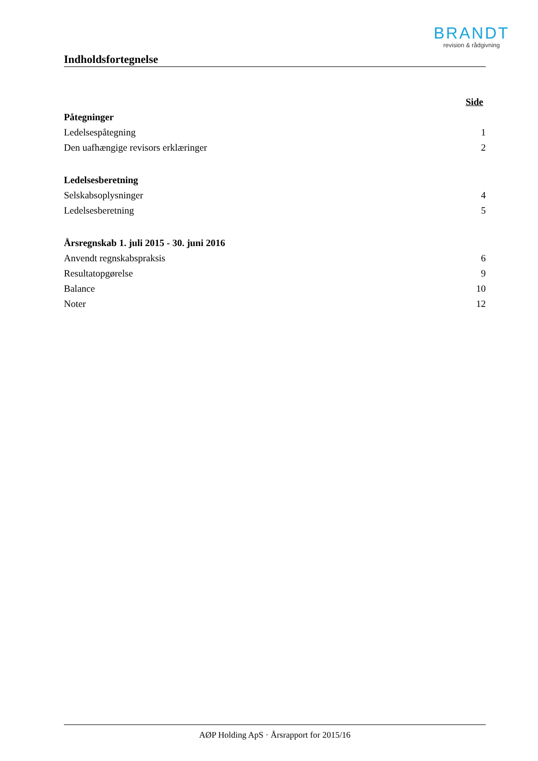BRANDT
revision & rådgivning
Indholdsfortegnelse
Side
Påtegninger
Ledelsespåtegning 1
Den uafhængige revisors erklæringer 2
Ledelsesberetning
Selskabsoplysninger 4
Ledelsesberetning 5
Årsregnskab 1. juli 2015 - 30. juni 2016
Anvendt regnskabspraksis 6
Resultatopgørelse 9
Balance 10
Noter 12
AØP Holding ApS · Årsrapport for 2015/16